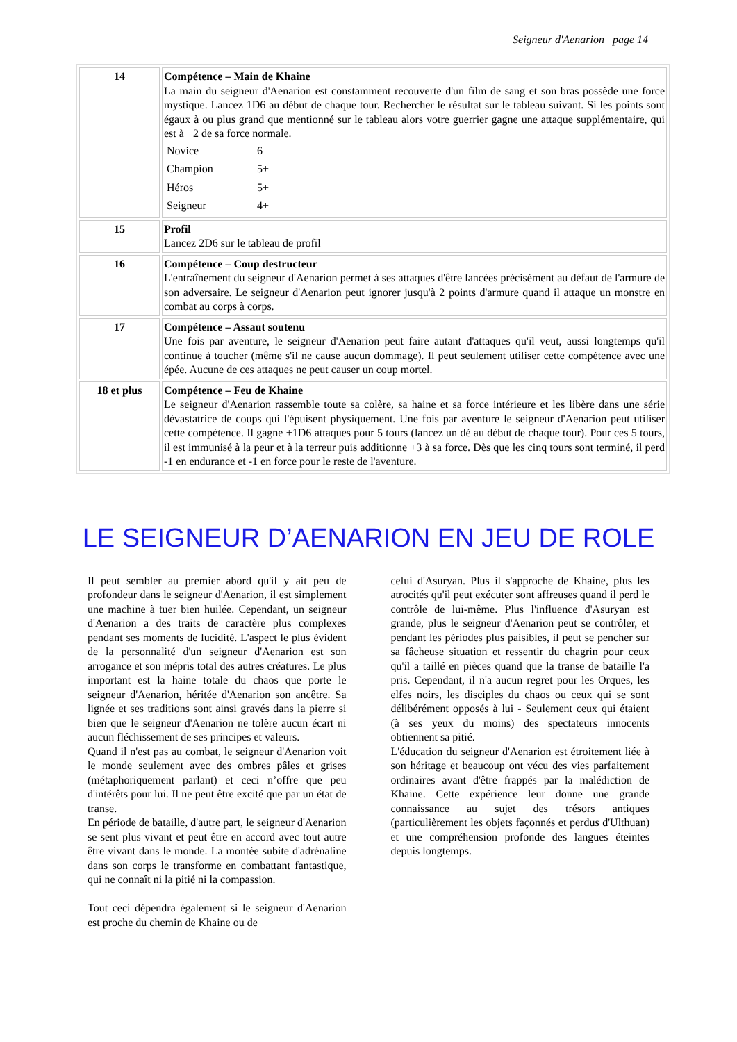Seigneur d'Aenarion page 14
| 14 | Compétence – Main de Khaine La main du seigneur d'Aenarion est constamment recouverte d'un film de sang et son bras possède une force mystique. Lancez 1D6 au début de chaque tour. Rechercher le résultat sur le tableau suivant. Si les points sont égaux à ou plus grand que mentionné sur le tableau alors votre guerrier gagne une attaque supplémentaire, qui est à +2 de sa force normale. / Novice / 6 / / Champion / 5+ / / Héros / 5+ / / Seigneur / 4+ / |
| 15 | Profil Lancez 2D6 sur le tableau de profil |
| 16 | Compétence – Coup destructeur L'entraînement du seigneur d'Aenarion permet à ses attaques d'être lancées précisément au défaut de l'armure de son adversaire. Le seigneur d'Aenarion peut ignorer jusqu'à 2 points d'armure quand il attaque un monstre en combat au corps à corps. |
| 17 | Compétence – Assaut soutenu Une fois par aventure, le seigneur d'Aenarion peut faire autant d'attaques qu'il veut, aussi longtemps qu'il continue à toucher (même s'il ne cause aucun dommage). Il peut seulement utiliser cette compétence avec une épée. Aucune de ces attaques ne peut causer un coup mortel. |
| 18 et plus | Compétence – Feu de Khaine Le seigneur d'Aenarion rassemble toute sa colère, sa haine et sa force intérieure et les libère dans une série dévastatrice de coups qui l'épuisent physiquement. Une fois par aventure le seigneur d'Aenarion peut utiliser cette compétence. Il gagne +1D6 attaques pour 5 tours (lancez un dé au début de chaque tour). Pour ces 5 tours, il est immunisé à la peur et à la terreur puis additionne +3 à sa force. Dès que les cinq tours sont terminé, il perd -1 en endurance et -1 en force pour le reste de l'aventure. |
LE SEIGNEUR D’AENARION EN JEU DE ROLE
Il peut sembler au premier abord qu'il y ait peu de profondeur dans le seigneur d'Aenarion, il est simplement une machine à tuer bien huilée. Cependant, un seigneur d'Aenarion a des traits de caractère plus complexes pendant ses moments de lucidité. L'aspect le plus évident de la personnalité d'un seigneur d'Aenarion est son arrogance et son mépris total des autres créatures. Le plus important est la haine totale du chaos que porte le seigneur d'Aenarion, héritée d'Aenarion son ancêtre. Sa lignée et ses traditions sont ainsi gravés dans la pierre si bien que le seigneur d'Aenarion ne tolère aucun écart ni aucun fléchissement de ses principes et valeurs.
Quand il n'est pas au combat, le seigneur d'Aenarion voit le monde seulement avec des ombres pâles et grises (métaphoriquement parlant) et ceci n’offre que peu d'intérêts pour lui. Il ne peut être excité que par un état de transe.
En période de bataille, d'autre part, le seigneur d'Aenarion se sent plus vivant et peut être en accord avec tout autre être vivant dans le monde. La montée subite d'adrénaline dans son corps le transforme en combattant fantastique, qui ne connaît ni la pitié ni la compassion.
Tout ceci dépendra également si le seigneur d'Aenarion est proche du chemin de Khaine ou de
celui d'Asuryan. Plus il s'approche de Khaine, plus les atrocités qu'il peut exécuter sont affreuses quand il perd le contrôle de lui-même. Plus l'influence d'Asuryan est grande, plus le seigneur d'Aenarion peut se contrôler, et pendant les périodes plus paisibles, il peut se pencher sur sa fâcheuse situation et ressentir du chagrin pour ceux qu'il a taillé en pièces quand que la transe de bataille l'a pris. Cependant, il n'a aucun regret pour les Orques, les elfes noirs, les disciples du chaos ou ceux qui se sont délibérément opposés à lui - Seulement ceux qui étaient (à ses yeux du moins) des spectateurs innocents obtiennent sa pitié.
L'éducation du seigneur d'Aenarion est étroitement liée à son héritage et beaucoup ont vécu des vies parfaitement ordinaires avant d'être frappés par la malédiction de Khaine. Cette expérience leur donne une grande connaissance au sujet des trésors antiques (particulièrement les objets façonnés et perdus d'Ulthuan) et une compréhension profonde des langues éteintes depuis longtemps.